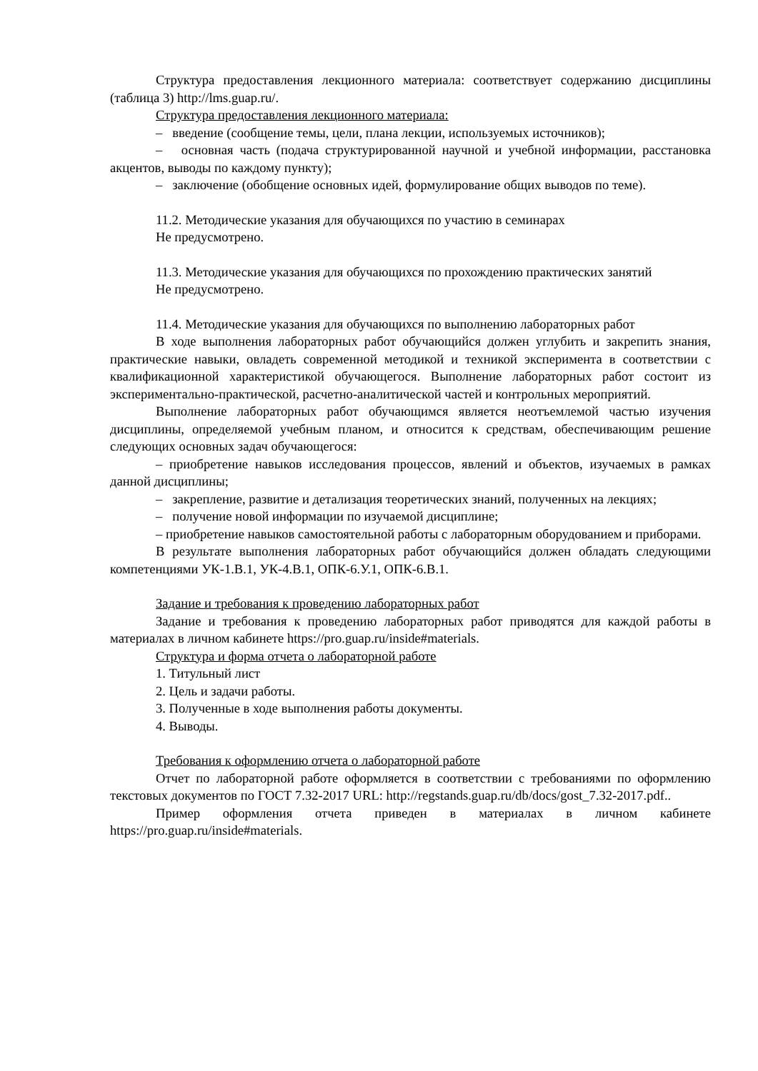Структура предоставления лекционного материала: соответствует содержанию дисциплины (таблица 3) http://lms.guap.ru/.
Структура предоставления лекционного материала:
– введение (сообщение темы, цели, плана лекции, используемых источников);
– основная часть (подача структурированной научной и учебной информации, расстановка акцентов, выводы по каждому пункту);
– заключение (обобщение основных идей, формулирование общих выводов по теме).
11.2. Методические указания для обучающихся по участию в семинарах
Не предусмотрено.
11.3. Методические указания для обучающихся по прохождению практических занятий
Не предусмотрено.
11.4. Методические указания для обучающихся по выполнению лабораторных работ
В ходе выполнения лабораторных работ обучающийся должен углубить и закрепить знания, практические навыки, овладеть современной методикой и техникой эксперимента в соответствии с квалификационной характеристикой обучающегося. Выполнение лабораторных работ состоит из экспериментально-практической, расчетно-аналитической частей и контрольных мероприятий.
Выполнение лабораторных работ обучающимся является неотъемлемой частью изучения дисциплины, определяемой учебным планом, и относится к средствам, обеспечивающим решение следующих основных задач обучающегося:
– приобретение навыков исследования процессов, явлений и объектов, изучаемых в рамках данной дисциплины;
– закрепление, развитие и детализация теоретических знаний, полученных на лекциях;
– получение новой информации по изучаемой дисциплине;
– приобретение навыков самостоятельной работы с лабораторным оборудованием и приборами.
В результате выполнения лабораторных работ обучающийся должен обладать следующими компетенциями УК-1.В.1, УК-4.В.1, ОПК-6.У.1, ОПК-6.В.1.
Задание и требования к проведению лабораторных работ
Задание и требования к проведению лабораторных работ приводятся для каждой работы в материалах в личном кабинете https://pro.guap.ru/inside#materials.
Структура и форма отчета о лабораторной работе
1. Титульный лист
2. Цель и задачи работы.
3. Полученные в ходе выполнения работы документы.
4. Выводы.
Требования к оформлению отчета о лабораторной работе
Отчет по лабораторной работе оформляется в соответствии с требованиями по оформлению текстовых документов по ГОСТ 7.32-2017 URL: http://regstands.guap.ru/db/docs/gost_7.32-2017.pdf..
Пример оформления отчета приведен в материалах в личном кабинете https://pro.guap.ru/inside#materials.